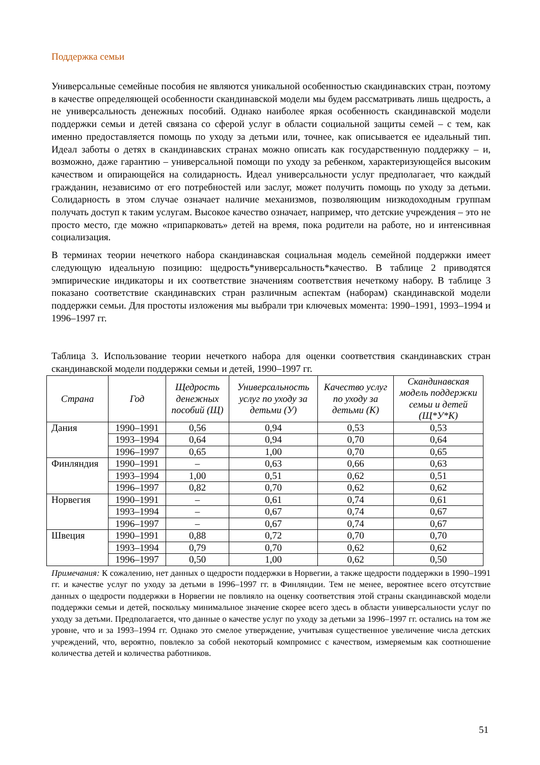Поддержка семьи
Универсальные семейные пособия не являются уникальной особенностью скандинавских стран, поэтому в качестве определяющей особенности скандинавской модели мы будем рассматривать лишь щедрость, а не универсальность денежных пособий. Однако наиболее яркая особенность скандинавской модели поддержки семьи и детей связана со сферой услуг в области социальной защиты семей – с тем, как именно предоставляется помощь по уходу за детьми или, точнее, как описывается ее идеальный тип. Идеал заботы о детях в скандинавских странах можно описать как государственную поддержку – и, возможно, даже гарантию – универсальной помощи по уходу за ребенком, характеризующейся высоким качеством и опирающейся на солидарность. Идеал универсальности услуг предполагает, что каждый гражданин, независимо от его потребностей или заслуг, может получить помощь по уходу за детьми. Солидарность в этом случае означает наличие механизмов, позволяющим низкодоходным группам получать доступ к таким услугам. Высокое качество означает, например, что детские учреждения – это не просто место, где можно «припарковать» детей на время, пока родители на работе, но и интенсивная социализация.
В терминах теории нечеткого набора скандинавская социальная модель семейной поддержки имеет следующую идеальную позицию: щедрость*универсальность*качество. В таблице 2 приводятся эмпирические индикаторы и их соответствие значениям соответствия нечеткому набору. В таблице 3 показано соответствие скандинавских стран различным аспектам (наборам) скандинавской модели поддержки семьи. Для простоты изложения мы выбрали три ключевых момента: 1990–1991, 1993–1994 и 1996–1997 гг.
Таблица 3. Использование теории нечеткого набора для оценки соответствия скандинавских стран скандинавской модели поддержки семьи и детей, 1990–1997 гг.
| Страна | Год | Щедрость денежных пособий (Щ) | Универсальность услуг по уходу за детьми (У) | Качество услуг по уходу за детьми (К) | Скандинавская модель поддержки семьи и детей (Щ*У*К) |
| --- | --- | --- | --- | --- | --- |
| Дания | 1990–1991 | 0,56 | 0,94 | 0,53 | 0,53 |
| | 1993–1994 | 0,64 | 0,94 | 0,70 | 0,64 |
| | 1996–1997 | 0,65 | 1,00 | 0,70 | 0,65 |
| Финляндия | 1990–1991 | – | 0,63 | 0,66 | 0,63 |
| | 1993–1994 | 1,00 | 0,51 | 0,62 | 0,51 |
| | 1996–1997 | 0,82 | 0,70 | 0,62 | 0,62 |
| Норвегия | 1990–1991 | – | 0,61 | 0,74 | 0,61 |
| | 1993–1994 | – | 0,67 | 0,74 | 0,67 |
| | 1996–1997 | – | 0,67 | 0,74 | 0,67 |
| Швеция | 1990–1991 | 0,88 | 0,72 | 0,70 | 0,70 |
| | 1993–1994 | 0,79 | 0,70 | 0,62 | 0,62 |
| | 1996–1997 | 0,50 | 1,00 | 0,62 | 0,50 |
Примечания: К сожалению, нет данных о щедрости поддержки в Норвегии, а также щедрости поддержки в 1990–1991 гг. и качестве услуг по уходу за детьми в 1996–1997 гг. в Финляндии. Тем не менее, вероятнее всего отсутствие данных о щедрости поддержки в Норвегии не повлияло на оценку соответствия этой страны скандинавской модели поддержки семьи и детей, поскольку минимальное значение скорее всего здесь в области универсальности услуг по уходу за детьми. Предполагается, что данные о качестве услуг по уходу за детьми за 1996–1997 гг. остались на том же уровне, что и за 1993–1994 гг. Однако это смелое утверждение, учитывая существенное увеличение числа детских учреждений, что, вероятно, повлекло за собой некоторый компромисс с качеством, измеряемым как соотношение количества детей и количества работников.
51